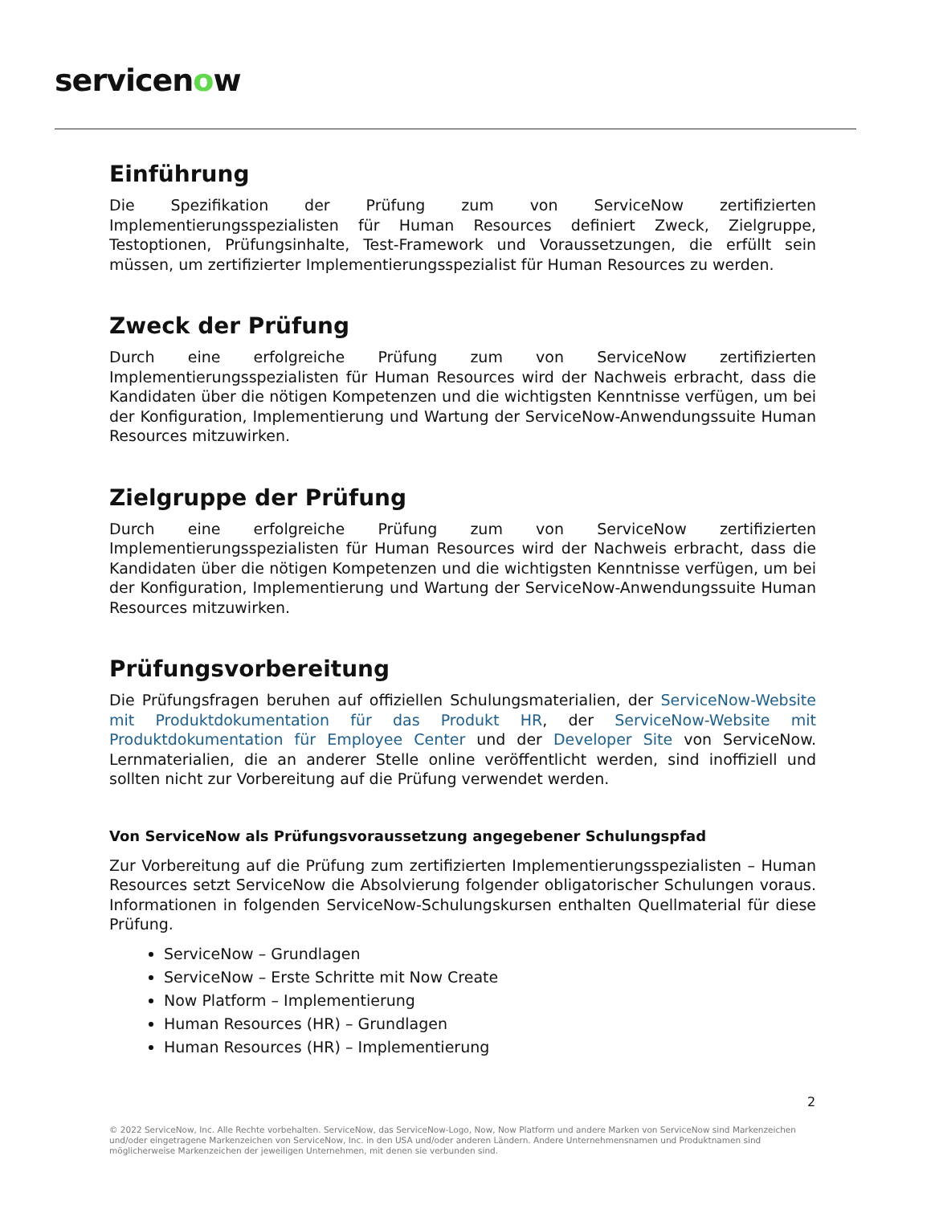servicenow
Einführung
Die Spezifikation der Prüfung zum von ServiceNow zertifizierten Implementierungsspezialisten für Human Resources definiert Zweck, Zielgruppe, Testoptionen, Prüfungsinhalte, Test-Framework und Voraussetzungen, die erfüllt sein müssen, um zertifizierter Implementierungsspezialist für Human Resources zu werden.
Zweck der Prüfung
Durch eine erfolgreiche Prüfung zum von ServiceNow zertifizierten Implementierungsspezialisten für Human Resources wird der Nachweis erbracht, dass die Kandidaten über die nötigen Kompetenzen und die wichtigsten Kenntnisse verfügen, um bei der Konfiguration, Implementierung und Wartung der ServiceNow-Anwendungssuite Human Resources mitzuwirken.
Zielgruppe der Prüfung
Durch eine erfolgreiche Prüfung zum von ServiceNow zertifizierten Implementierungsspezialisten für Human Resources wird der Nachweis erbracht, dass die Kandidaten über die nötigen Kompetenzen und die wichtigsten Kenntnisse verfügen, um bei der Konfiguration, Implementierung und Wartung der ServiceNow-Anwendungssuite Human Resources mitzuwirken.
Prüfungsvorbereitung
Die Prüfungsfragen beruhen auf offiziellen Schulungsmaterialien, der ServiceNow-Website mit Produktdokumentation für das Produkt HR, der ServiceNow-Website mit Produktdokumentation für Employee Center und der Developer Site von ServiceNow. Lernmaterialien, die an anderer Stelle online veröffentlicht werden, sind inoffiziell und sollten nicht zur Vorbereitung auf die Prüfung verwendet werden.
Von ServiceNow als Prüfungsvoraussetzung angegebener Schulungspfad
Zur Vorbereitung auf die Prüfung zum zertifizierten Implementierungsspezialisten – Human Resources setzt ServiceNow die Absolvierung folgender obligatorischer Schulungen voraus. Informationen in folgenden ServiceNow-Schulungskursen enthalten Quellmaterial für diese Prüfung.
ServiceNow – Grundlagen
ServiceNow – Erste Schritte mit Now Create
Now Platform – Implementierung
Human Resources (HR) – Grundlagen
Human Resources (HR) – Implementierung
2
© 2022 ServiceNow, Inc. Alle Rechte vorbehalten. ServiceNow, das ServiceNow-Logo, Now, Now Platform und andere Marken von ServiceNow sind Markenzeichen und/oder eingetragene Markenzeichen von ServiceNow, Inc. in den USA und/oder anderen Ländern. Andere Unternehmensnamen und Produktnamen sind möglicherweise Markenzeichen der jeweiligen Unternehmen, mit denen sie verbunden sind.